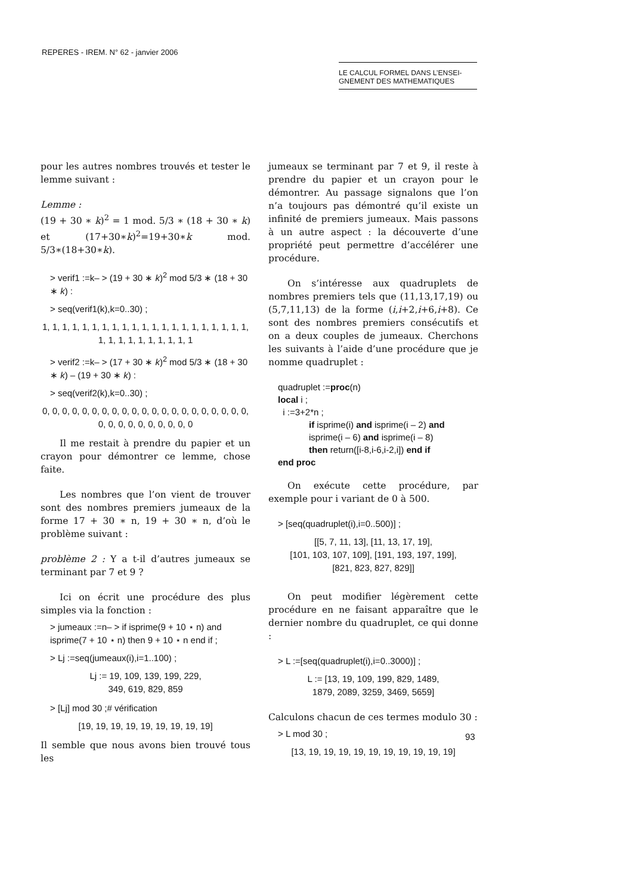REPERES - IREM. N° 62 - janvier 2006
LE CALCUL FORMEL DANS L’ENSEI-
GNEMENT DES MATHEMATIQUES
pour les autres nombres trouvés et tester le lemme suivant :
Lemme :
(19 + 30 ∗ k)<sup>2</sup> = 1 mod. 5/3 ∗ (18 + 30 ∗ k) et (17+30∗k)<sup>2</sup>=19+30∗k mod. 5/3∗(18+30∗k).
> verif1 :=k– > (19 + 30 ∗ k)<sup>2</sup> mod 5/3 ∗ (18 + 30 ∗ k) :
> seq(verif1(k),k=0..30) ;
1, 1, 1, 1, 1, 1, 1, 1, 1, 1, 1, 1, 1, 1, 1, 1, 1, 1, 1, 1, 1, 1, 1, 1, 1, 1, 1, 1, 1, 1, 1
> verif2 :=k– > (17 + 30 ∗ k)<sup>2</sup> mod 5/3 ∗ (18 + 30 ∗ k) – (19 + 30 ∗ k) :
> seq(verif2(k),k=0..30) ;
0, 0, 0, 0, 0, 0, 0, 0, 0, 0, 0, 0, 0, 0, 0, 0, 0, 0, 0, 0, 0, 0, 0, 0, 0, 0, 0, 0, 0, 0, 0
Il me restait à prendre du papier et un crayon pour démontrer ce lemme, chose faite.
Les nombres que l’on vient de trouver sont des nombres premiers jumeaux de la forme 17 + 30 ∗ n, 19 + 30 ∗ n, d’où le problème suivant :
problème 2 : Y a t-il d’autres jumeaux se terminant par 7 et 9 ?
Ici on écrit une procédure des plus simples via la fonction :
> jumeaux :=n– > if isprime(9 + 10 ⋆ n) and isprime(7 + 10 ⋆ n) then 9 + 10 ⋆ n end if ;
> Lj :=seq(jumeaux(i),i=1..100) ;
Lj := 19, 109, 139, 199, 229,
349, 619, 829, 859
> [Lj] mod 30 ;# vérification
[19, 19, 19, 19, 19, 19, 19, 19, 19]
Il semble que nous avons bien trouvé tous les
jumeaux se terminant par 7 et 9, il reste à prendre du papier et un crayon pour le démontrer. Au passage signalons que l’on n’a toujours pas démontré qu’il existe un infinité de premiers jumeaux. Mais passons à un autre aspect : la découverte d’une propriété peut permettre d’accélérer une procédure.
On s’intéresse aux quadruplets de nombres premiers tels que (11,13,17,19) ou (5,7,11,13) de la forme (i,i+2,i+6,i+8). Ce sont des nombres premiers consécutifs et on a deux couples de jumeaux. Cherchons les suivants à l’aide d’une procédure que je nomme quadruplet :
quadruplet :=proc(n)
local i ;
i :=3+2*n ;
if isprime(i) and isprime(i – 2) and
isprime(i – 6) and isprime(i – 8)
then return([i-8,i-6,i-2,i]) end if
end proc
On exécute cette procédure, par exemple pour i variant de 0 à 500.
> [seq(quadruplet(i),i=0..500)] ;
[[5, 7, 11, 13], [11, 13, 17, 19],
[101, 103, 107, 109], [191, 193, 197, 199],
[821, 823, 827, 829]]
On peut modifier légèrement cette procédure en ne faisant apparaître que le dernier nombre du quadruplet, ce qui donne :
> L :=[seq(quadruplet(i),i=0..3000)] ;
L := [13, 19, 109, 199, 829, 1489,
1879, 2089, 3259, 3469, 5659]
Calculons chacun de ces termes modulo 30 :
> L mod 30 ;
[13, 19, 19, 19, 19, 19, 19, 19, 19, 19, 19]
93